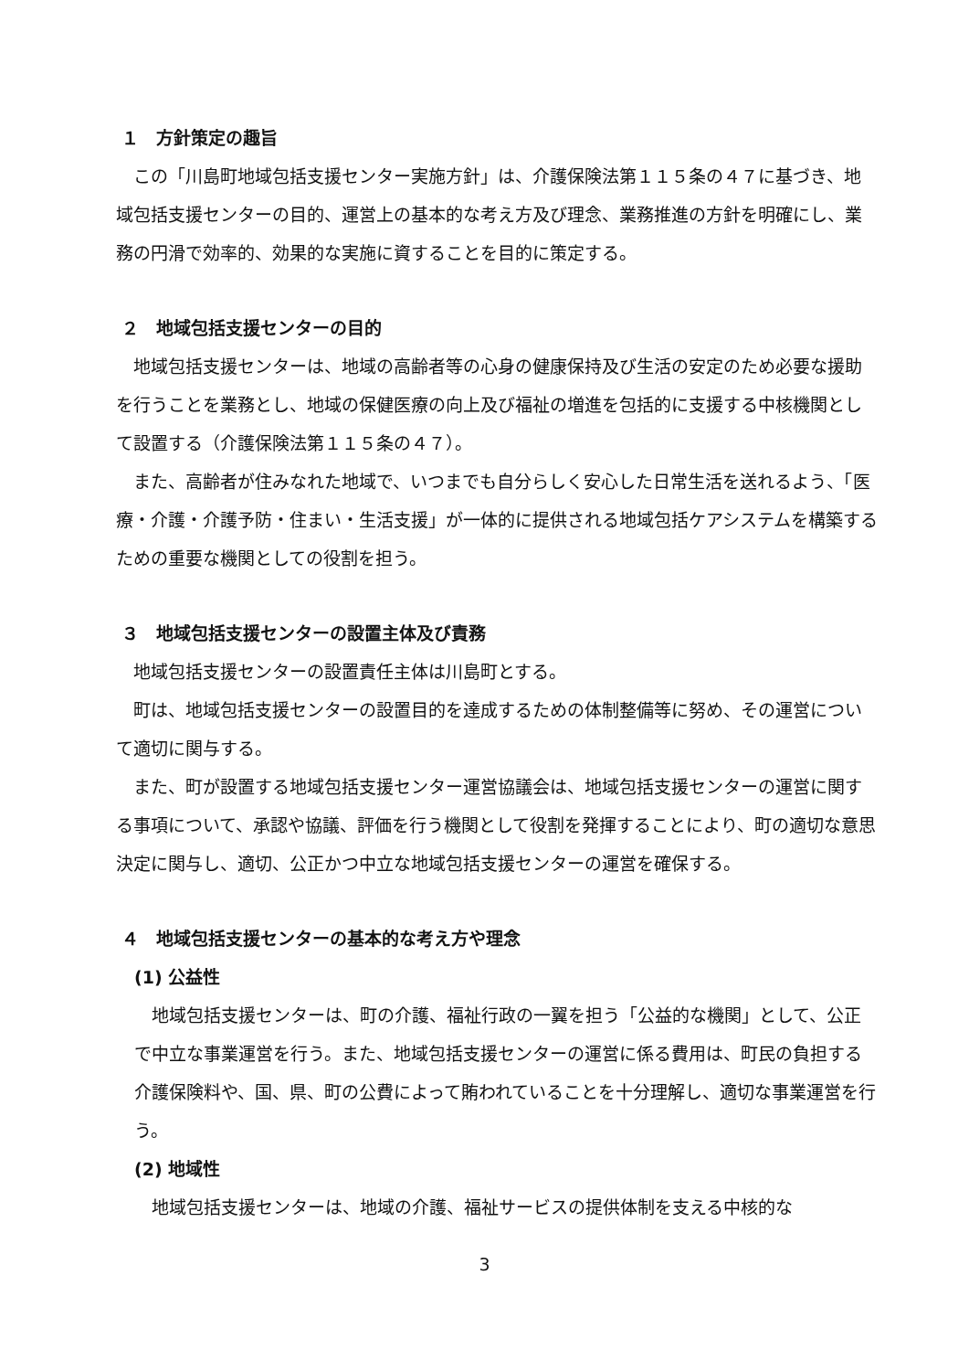１　方針策定の趣旨
この「川島町地域包括支援センター実施方針」は、介護保険法第１１５条の４７に基づき、地域包括支援センターの目的、運営上の基本的な考え方及び理念、業務推進の方針を明確にし、業務の円滑で効率的、効果的な実施に資することを目的に策定する。
２　地域包括支援センターの目的
地域包括支援センターは、地域の高齢者等の心身の健康保持及び生活の安定のため必要な援助を行うことを業務とし、地域の保健医療の向上及び福祉の増進を包括的に支援する中核機関として設置する（介護保険法第１１５条の４７）。
また、高齢者が住みなれた地域で、いつまでも自分らしく安心した日常生活を送れるよう、「医療・介護・介護予防・住まい・生活支援」が一体的に提供される地域包括ケアシステムを構築するための重要な機関としての役割を担う。
３　地域包括支援センターの設置主体及び責務
地域包括支援センターの設置責任主体は川島町とする。
町は、地域包括支援センターの設置目的を達成するための体制整備等に努め、その運営について適切に関与する。
また、町が設置する地域包括支援センター運営協議会は、地域包括支援センターの運営に関する事項について、承認や協議、評価を行う機関として役割を発揮することにより、町の適切な意思決定に関与し、適切、公正かつ中立な地域包括支援センターの運営を確保する。
４　地域包括支援センターの基本的な考え方や理念
(1) 公益性
地域包括支援センターは、町の介護、福祉行政の一翼を担う「公益的な機関」として、公正で中立な事業運営を行う。また、地域包括支援センターの運営に係る費用は、町民の負担する介護保険料や、国、県、町の公費によって賄われていることを十分理解し、適切な事業運営を行う。
(2) 地域性
地域包括支援センターは、地域の介護、福祉サービスの提供体制を支える中核的な
3